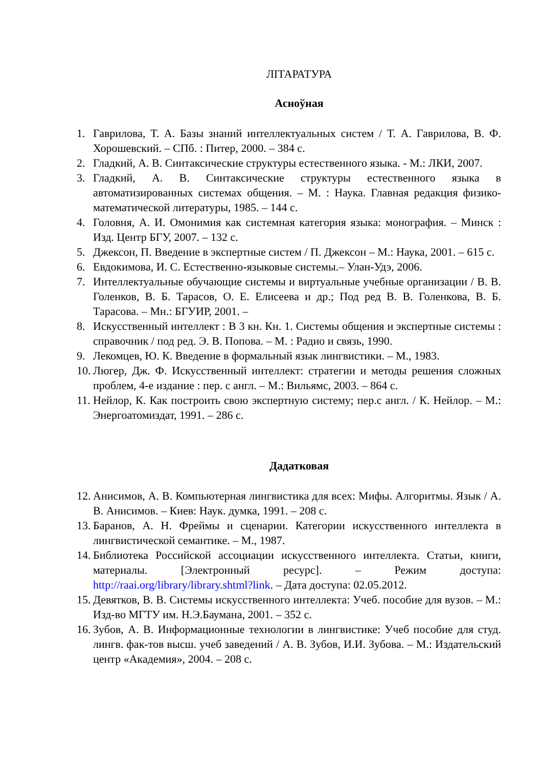ЛІТАРАТУРА
Асноўная
1. Гаврилова, Т. А. Базы знаний интеллектуальных систем / Т. А. Гаврилова, В. Ф. Хорошевский. – СПб. : Питер, 2000. – 384 с.
2. Гладкий, А. В. Синтаксические структуры естественного языка. - М.: ЛКИ, 2007.
3. Гладкий, А. В. Синтаксические структуры естественного языка в автоматизированных системах общения. – М. : Наука. Главная редакция физико-математической литературы, 1985. – 144 с.
4. Головня, А. И. Омонимия как системная категория языка: монография. – Минск : Изд. Центр БГУ, 2007. – 132 с.
5. Джексон, П. Введение в экспертные систем / П. Джексон – М.: Наука, 2001. – 615 с.
6. Евдокимова, И. С. Естественно-языковые системы.– Улан-Удэ, 2006.
7. Интеллектуальные обучающие системы и виртуальные учебные организации / В. В. Голенков, В. Б. Тарасов, О. Е. Елисеева и др.; Под ред В. В. Голенкова, В. Б. Тарасова. – Мн.: БГУИР, 2001. –
8. Искусственный интеллект : В 3 кн. Кн. 1. Системы общения и экспертные системы : справочник / под ред. Э. В. Попова. – М. : Радио и связь, 1990.
9. Лекомцев, Ю. К. Введение в формальный язык лингвистики. – М., 1983.
10. Люгер, Дж. Ф. Искусственный интеллект: стратегии и методы решения сложных проблем, 4-е издание : пер. с англ. – М.: Вильямс, 2003. – 864 с.
11. Нейлор, К. Как построить свою экспертную систему; пер.с англ. / К. Нейлор. – М.: Энергоатомиздат, 1991. – 286 с.
Дадатковая
12. Анисимов, А. В. Компьютерная лингвистика для всех: Мифы. Алгоритмы. Язык / А. В. Анисимов. – Киев: Наук. думка, 1991. – 208 с.
13. Баранов, А. Н. Фреймы и сценарии. Категории искусственного интеллекта в лингвистической семантике. – М., 1987.
14. Библиотека Российской ассоциации искусственного интеллекта. Статьи, книги, материалы. [Электронный ресурс]. – Режим доступа: http://raai.org/library/library.shtml?link. – Дата доступа: 02.05.2012.
15. Девятков, В. В. Системы искусственного интеллекта: Учеб. пособие для вузов. – М.: Изд-во МГТУ им. Н.Э.Баумана, 2001. – 352 с.
16. Зубов, А. В. Информационные технологии в лингвистике: Учеб пособие для студ. лингв. фак-тов высш. учеб заведений / А. В. Зубов, И.И. Зубова. – М.: Издательский центр «Академия», 2004. – 208 с.